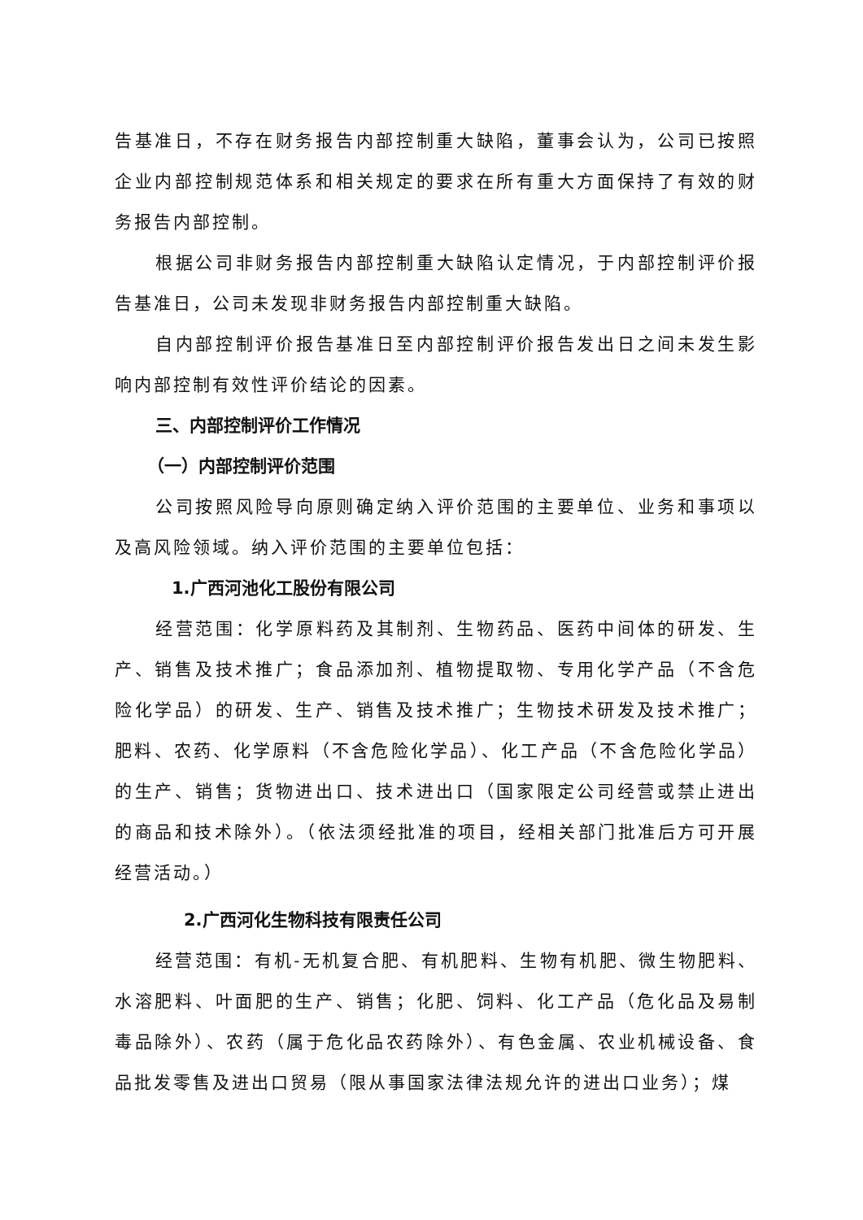告基准日，不存在财务报告内部控制重大缺陷，董事会认为，公司已按照企业内部控制规范体系和相关规定的要求在所有重大方面保持了有效的财务报告内部控制。
根据公司非财务报告内部控制重大缺陷认定情况，于内部控制评价报告基准日，公司未发现非财务报告内部控制重大缺陷。
自内部控制评价报告基准日至内部控制评价报告发出日之间未发生影响内部控制有效性评价结论的因素。
三、内部控制评价工作情况
（一）内部控制评价范围
公司按照风险导向原则确定纳入评价范围的主要单位、业务和事项以及高风险领域。纳入评价范围的主要单位包括：
1.广西河池化工股份有限公司
经营范围：化学原料药及其制剂、生物药品、医药中间体的研发、生产、销售及技术推广；食品添加剂、植物提取物、专用化学产品（不含危险化学品）的研发、生产、销售及技术推广；生物技术研发及技术推广；肥料、农药、化学原料（不含危险化学品）、化工产品（不含危险化学品）的生产、销售；货物进出口、技术进出口（国家限定公司经营或禁止进出的商品和技术除外）。（依法须经批准的项目，经相关部门批准后方可开展经营活动。）
2.广西河化生物科技有限责任公司
经营范围：有机-无机复合肥、有机肥料、生物有机肥、微生物肥料、水溶肥料、叶面肥的生产、销售；化肥、饲料、化工产品（危化品及易制毒品除外）、农药（属于危化品农药除外）、有色金属、农业机械设备、食品批发零售及进出口贸易（限从事国家法律法规允许的进出口业务）；煤